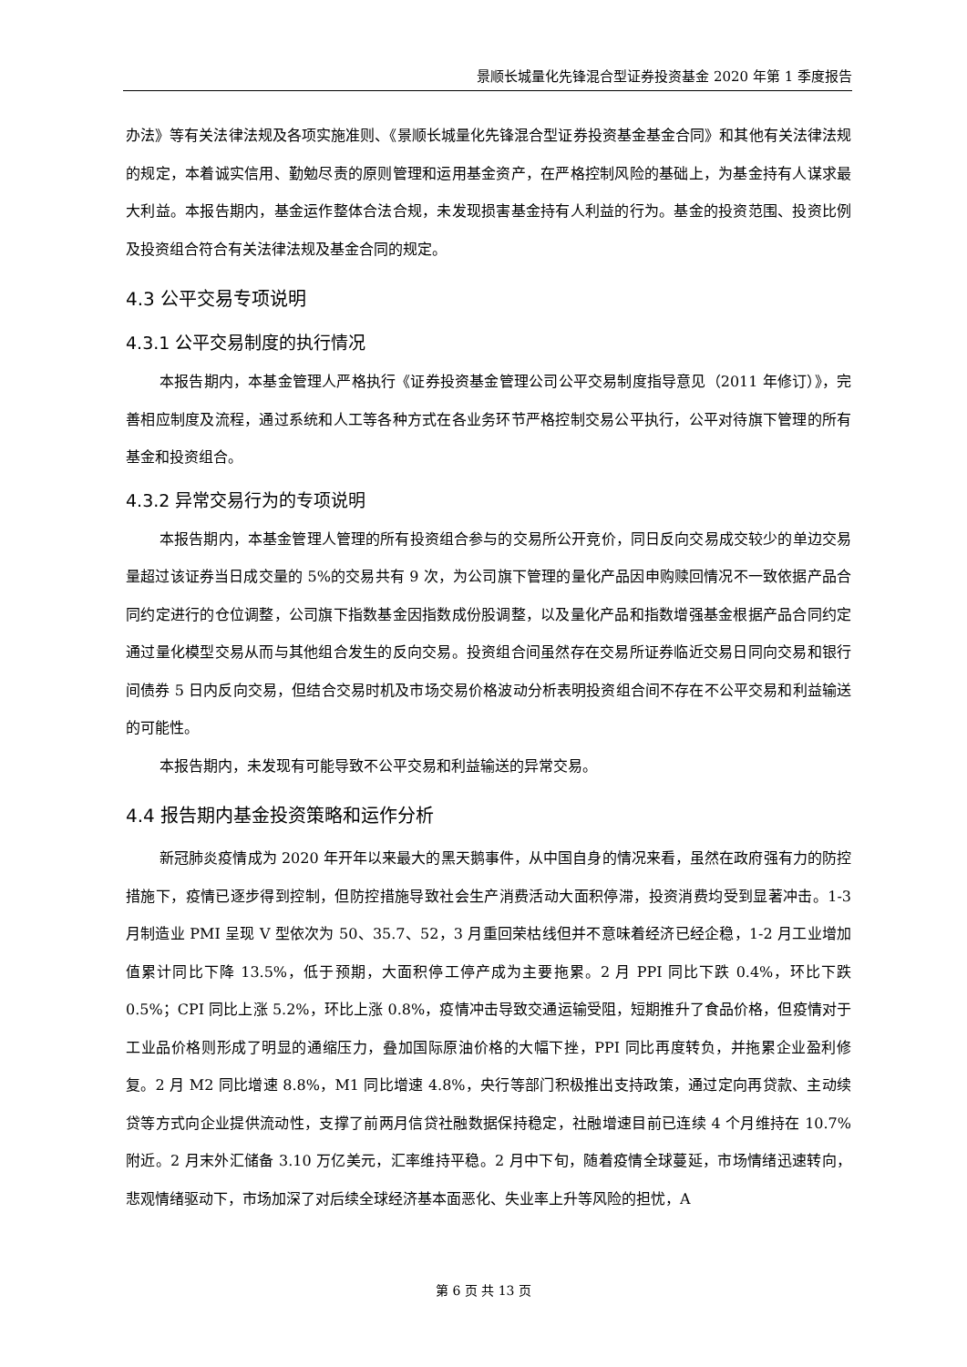景顺长城量化先锋混合型证券投资基金 2020 年第 1 季度报告
办法》等有关法律法规及各项实施准则、《景顺长城量化先锋混合型证券投资基金基金合同》和其他有关法律法规的规定，本着诚实信用、勤勉尽责的原则管理和运用基金资产，在严格控制风险的基础上，为基金持有人谋求最大利益。本报告期内，基金运作整体合法合规，未发现损害基金持有人利益的行为。基金的投资范围、投资比例及投资组合符合有关法律法规及基金合同的规定。
4.3 公平交易专项说明
4.3.1 公平交易制度的执行情况
本报告期内，本基金管理人严格执行《证券投资基金管理公司公平交易制度指导意见（2011 年修订）》，完善相应制度及流程，通过系统和人工等各种方式在各业务环节严格控制交易公平执行，公平对待旗下管理的所有基金和投资组合。
4.3.2 异常交易行为的专项说明
本报告期内，本基金管理人管理的所有投资组合参与的交易所公开竞价，同日反向交易成交较少的单边交易量超过该证券当日成交量的 5%的交易共有 9 次，为公司旗下管理的量化产品因申购赎回情况不一致依据产品合同约定进行的仓位调整，公司旗下指数基金因指数成份股调整，以及量化产品和指数增强基金根据产品合同约定通过量化模型交易从而与其他组合发生的反向交易。投资组合间虽然存在交易所证券临近交易日同向交易和银行间债券 5 日内反向交易，但结合交易时机及市场交易价格波动分析表明投资组合间不存在不公平交易和利益输送的可能性。
本报告期内，未发现有可能导致不公平交易和利益输送的异常交易。
4.4 报告期内基金投资策略和运作分析
新冠肺炎疫情成为 2020 年开年以来最大的黑天鹅事件，从中国自身的情况来看，虽然在政府强有力的防控措施下，疫情已逐步得到控制，但防控措施导致社会生产消费活动大面积停滞，投资消费均受到显著冲击。1-3 月制造业 PMI 呈现 V 型依次为 50、35.7、52，3 月重回荣枯线但并不意味着经济已经企稳，1-2 月工业增加值累计同比下降 13.5%，低于预期，大面积停工停产成为主要拖累。2 月 PPI 同比下跌 0.4%，环比下跌 0.5%；CPI 同比上涨 5.2%，环比上涨 0.8%，疫情冲击导致交通运输受阻，短期推升了食品价格，但疫情对于工业品价格则形成了明显的通缩压力，叠加国际原油价格的大幅下挫，PPI 同比再度转负，并拖累企业盈利修复。2 月 M2 同比增速 8.8%，M1 同比增速 4.8%，央行等部门积极推出支持政策，通过定向再贷款、主动续贷等方式向企业提供流动性，支撑了前两月信贷社融数据保持稳定，社融增速目前已连续 4 个月维持在 10.7%附近。2 月末外汇储备 3.10 万亿美元，汇率维持平稳。2 月中下旬，随着疫情全球蔓延，市场情绪迅速转向，悲观情绪驱动下，市场加深了对后续全球经济基本面恶化、失业率上升等风险的担忧，A
第 6 页 共 13 页